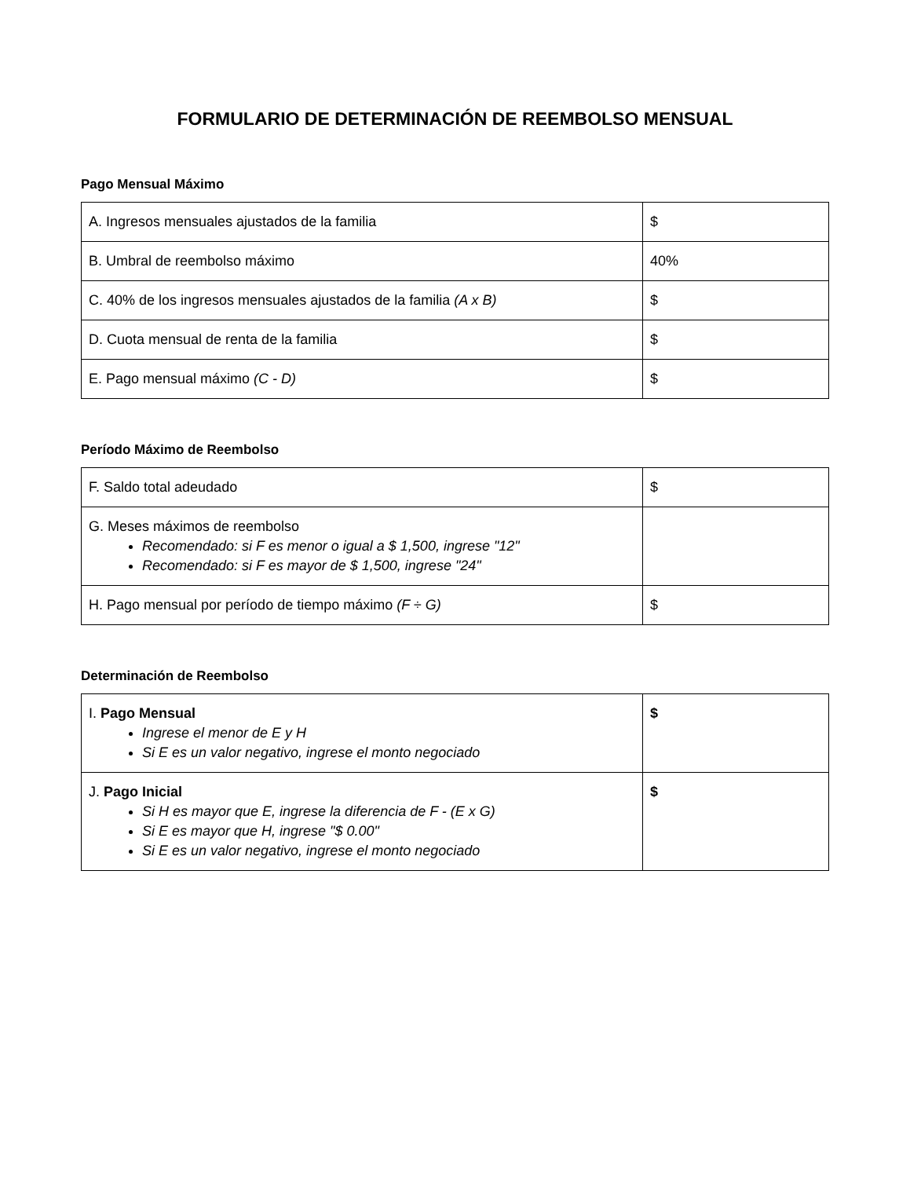FORMULARIO DE DETERMINACIÓN DE REEMBOLSO MENSUAL
Pago Mensual Máximo
| A. Ingresos mensuales ajustados de la familia | $ |
| B. Umbral de reembolso máximo | 40% |
| C. 40% de los ingresos mensuales ajustados de la familia (A x B) | $ |
| D. Cuota mensual de renta de la familia | $ |
| E. Pago mensual máximo (C - D) | $ |
Período Máximo de Reembolso
| F. Saldo total adeudado | $ |
| G. Meses máximos de reembolso Recomendado: si F es menor o igual a $ 1,500, ingrese "12" Recomendado: si F es mayor de $ 1,500, ingrese "24" | |
| H. Pago mensual por período de tiempo máximo (F ÷ G) | $ |
Determinación de Reembolso
| I. Pago Mensual Ingrese el menor de E y H Si E es un valor negativo, ingrese el monto negociado | $ |
| J. Pago Inicial Si H es mayor que E, ingrese la diferencia de F - (E x G) Si E es mayor que H, ingrese "$ 0.00" Si E es un valor negativo, ingrese el monto negociado | $ |